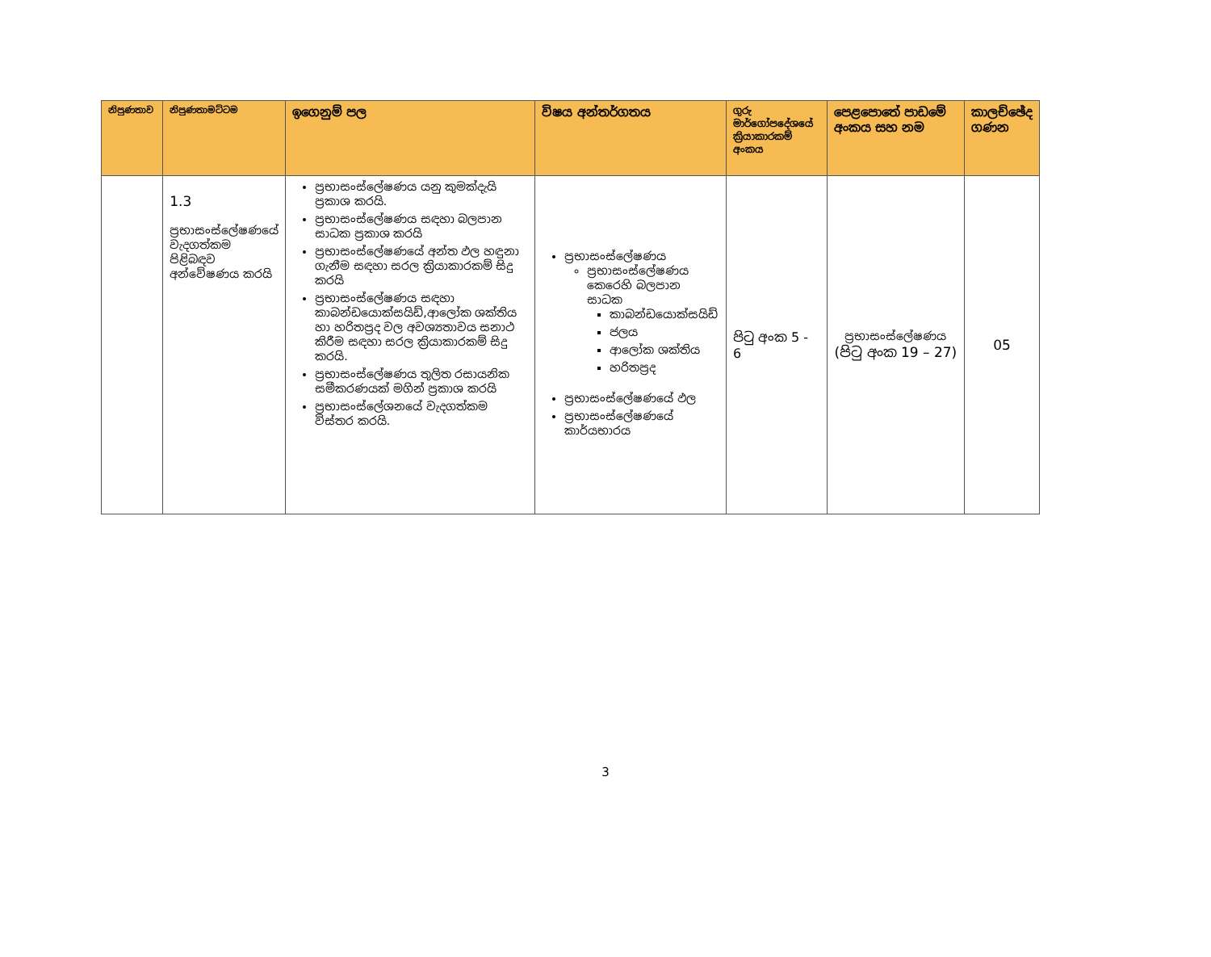| නිපුණතාව | නිපුණතාමට්ටම | ඉගෙනුම් පල | විෂය අන්තර්ගතය | ගුරු මාර්ගෝපදේශයේ ක්‍රියාකාරකම් අංකය | පෙළපොතේ පාඩමේ අංකය සහ නම | කාලච්ඡේද ගණන |
| --- | --- | --- | --- | --- | --- | --- |
| | 1.3 ප්‍රභාසංස්ලේෂණයේ වැදගත්කම පිළිබඳව අන්වේෂණය කරයි | ප්‍රභාසංස්ලේෂණය යනු කුමක්දැයි ප්‍රකාශ කරයි. ප්‍රභාසංස්ලේෂණය සඳහා බලපාන සාධක ප්‍රකාශ කරයි ප්‍රභාසංස්ලේෂණයේ අන්ත ඵල හඳුනා ගැනීම සඳහා සරල ක්‍රියාකාරකම් සිදු කරයි ප්‍රභාසංස්ලේෂණය සඳහා කාබන්ඩයොක්සයිඩ්,ආලෝක ශක්තිය හා හරිතප්‍රද වල අවශ්‍යතාවය සනාථ කිරීම සඳහා සරල ක්‍රියාකාරකම් සිදු කරයි. ප්‍රභාසංස්ලේෂණය තුලිත රසායනික සමීකරණයක් මගින් ප්‍රකාශ කරයි ප්‍රභාසංස්ලේශනයේ වැදගත්කම විස්තර කරයි. | ප්‍රභාසංස්ලේෂණය ප්‍රභාසංස්ලේෂණය කෙරෙහි බලපාන සාධක කාබන්ඩයොක්සයිඩ් ජලය ආලෝක ශක්තිය හරිතප්‍රද ප්‍රභාසංස්ලේෂණයේ ඵල ප්‍රභාසංස්ලේෂණයේ කාර්යභාරය | පිටු අංක 5 - 6 | ප්‍රභාසංස්ලේෂණය (පිටු අංක 19 – 27) | 05 |
3